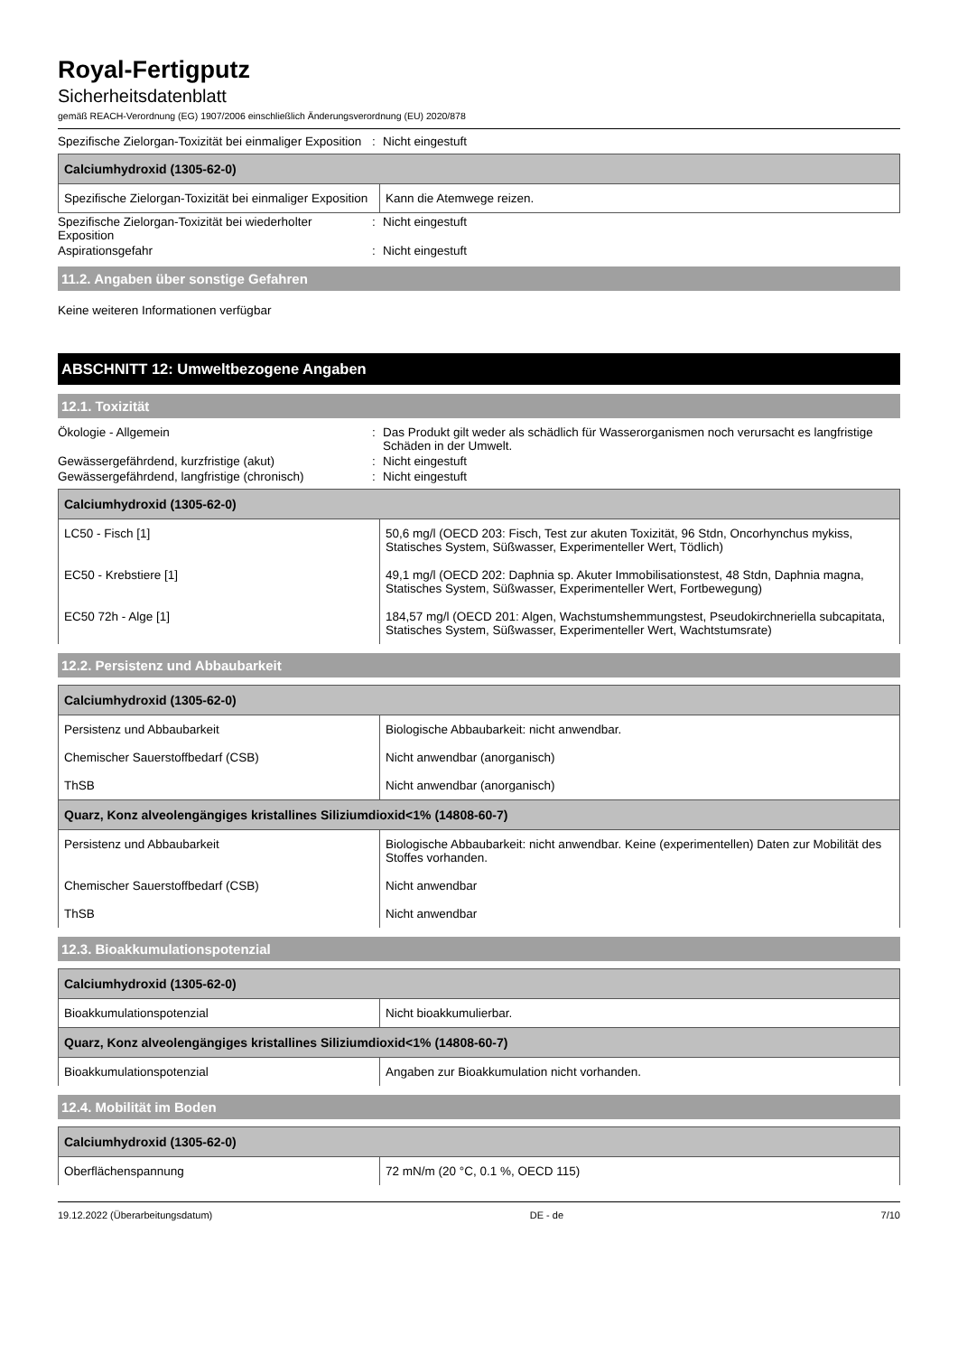Royal-Fertigputz
Sicherheitsdatenblatt
gemäß REACH-Verordnung (EG) 1907/2006 einschließlich Änderungsverordnung (EU) 2020/878
Spezifische Zielorgan-Toxizität bei einmaliger Exposition
: Nicht eingestuft
| Calciumhydroxid (1305-62-0) | |
| --- | --- |
| Spezifische Zielorgan-Toxizität bei einmaliger Exposition | Kann die Atemwege reizen. |
Spezifische Zielorgan-Toxizität bei wiederholter Exposition
: Nicht eingestuft
Aspirationsgefahr : Nicht eingestuft
11.2. Angaben über sonstige Gefahren
Keine weiteren Informationen verfügbar
ABSCHNITT 12: Umweltbezogene Angaben
12.1. Toxizität
Ökologie - Allgemein : Das Produkt gilt weder als schädlich für Wasserorganismen noch verursacht es langfristige Schäden in der Umwelt.
Gewässergefährdend, kurzfristige (akut) : Nicht eingestuft
Gewässergefährdend, langfristige (chronisch)
: Nicht eingestuft
| Calciumhydroxid (1305-62-0) | |
| --- | --- |
| LC50 - Fisch [1] | 50,6 mg/l (OECD 203: Fisch, Test zur akuten Toxizität, 96 Stdn, Oncorhynchus mykiss, Statisches System, Süßwasser, Experimenteller Wert, Tödlich) |
| EC50 - Krebstiere [1] | 49,1 mg/l (OECD 202: Daphnia sp. Akuter Immobilisationstest, 48 Stdn, Daphnia magna, Statisches System, Süßwasser, Experimenteller Wert, Fortbewegung) |
| EC50 72h - Alge [1] | 184,57 mg/l (OECD 201: Algen, Wachstumshemmungstest, Pseudokirchneriella subcapitata, Statisches System, Süßwasser, Experimenteller Wert, Wachtstumsrate) |
12.2. Persistenz und Abbaubarkeit
| Calciumhydroxid (1305-62-0) | |
| --- | --- |
| Persistenz und Abbaubarkeit | Biologische Abbaubarkeit: nicht anwendbar. |
| Chemischer Sauerstoffbedarf (CSB) | Nicht anwendbar (anorganisch) |
| ThSB | Nicht anwendbar (anorganisch) |
| Quarz, Konz alveolengängiges kristallines Siliziumdioxid<1% (14808-60-7) | |
| Persistenz und Abbaubarkeit | Biologische Abbaubarkeit: nicht anwendbar. Keine (experimentellen) Daten zur Mobilität des Stoffes vorhanden. |
| Chemischer Sauerstoffbedarf (CSB) | Nicht anwendbar |
| ThSB | Nicht anwendbar |
12.3. Bioakkumulationspotenzial
| Calciumhydroxid (1305-62-0) | |
| --- | --- |
| Bioakkumulationspotenzial | Nicht bioakkumulierbar. |
| Quarz, Konz alveolengängiges kristallines Siliziumdioxid<1% (14808-60-7) | |
| Bioakkumulationspotenzial | Angaben zur Bioakkumulation nicht vorhanden. |
12.4. Mobilität im Boden
| Calciumhydroxid (1305-62-0) | |
| --- | --- |
| Oberflächenspannung | 72 mN/m (20 °C, 0.1 %, OECD 115) |
19.12.2022 (Überarbeitungsdatum) DE - de 7/10